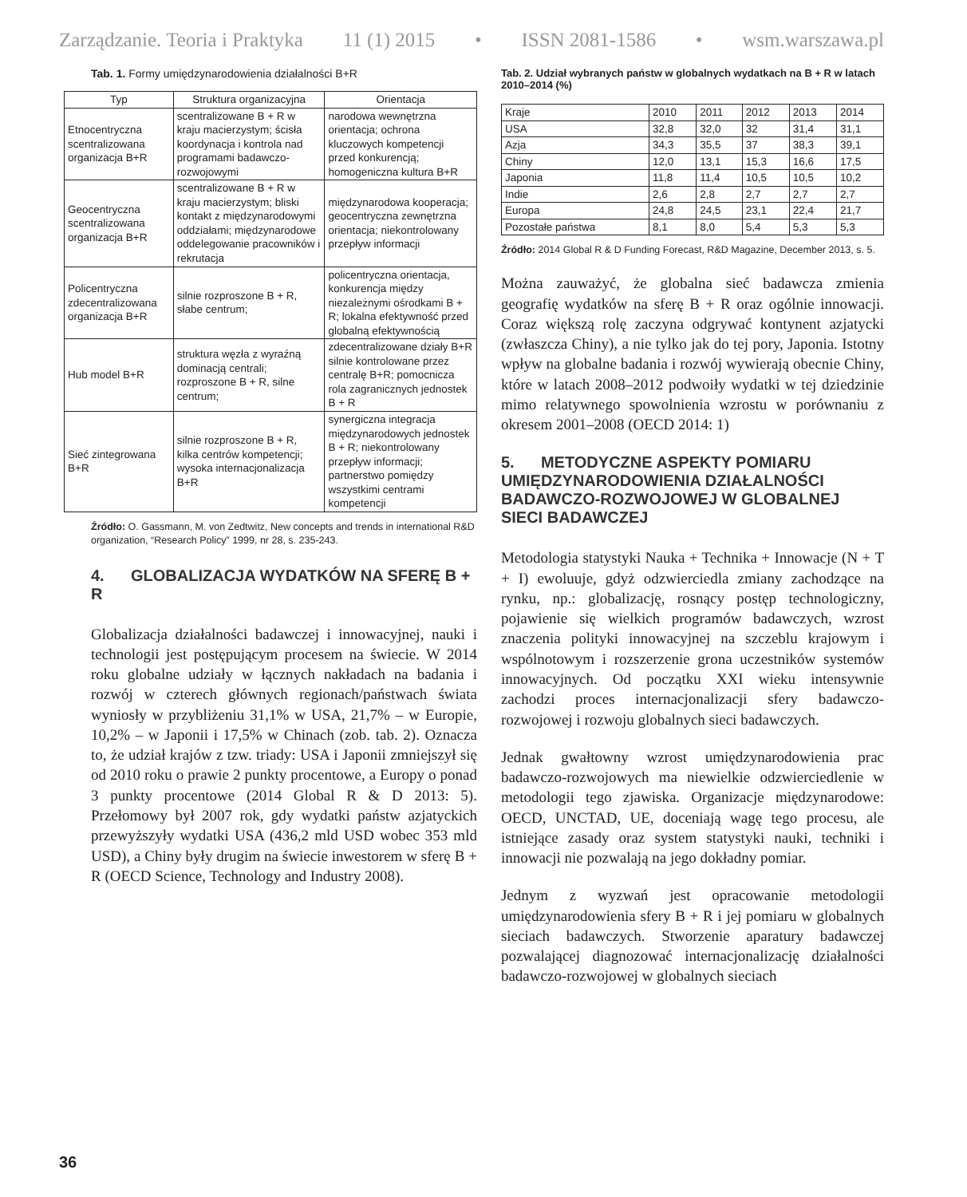Zarządzanie. Teoria i Praktyka 11 (1) 2015 • ISSN 2081-1586 • wsm.warszawa.pl
Tab. 1. Formy umiędzynarodowienia działalności B+R
| Typ | Struktura organizacyjna | Orientacja |
| --- | --- | --- |
| Etnocentryczna scentralizowana organizacja B+R | scentralizowane B + R w kraju macierzystym; ścisła koordynacja i kontrola nad programami badawczo-rozwojowymi | narodowa wewnętrzna orientacja; ochrona kluczowych kompetencji przed konkurencją; homogeniczna kultura B+R |
| Geocentryczna scentralizowana organizacja B+R | scentralizowane B + R w kraju macierzystym; bliski kontakt z międzynarodowymi oddziałami; międzynarodowe oddelegowanie pracowników i rekrutacja | międzynarodowa kooperacja; geocentryczna zewnętrzna orientacja; niekontrolowany przepływ informacji |
| Policentryczna zdecentralizowana organizacja B+R | silnie rozproszone B + R, słabe centrum; | policentryczna orientacja, konkurencja między niezależnymi ośrodkami B + R; lokalna efektywność przed globalną efektywnością |
| Hub model B+R | struktura węzła z wyraźną dominacją centrali; rozproszone B + R, silne centrum; | zdecentralizowane działy B+R silnie kontrolowane przez centralę B+R; pomocnicza rola zagranicznych jednostek B + R |
| Sieć zintegrowana B+R | silnie rozproszone B + R, kilka centrów kompetencji; wysoka internacjonalizacja B+R | synergiczna integracja międzynarodowych jednostek B + R; niekontrolowany przepływ informacji; partnerstwo pomiędzy wszystkimi centrami kompetencji |
Źródło: O. Gassmann, M. von Zedtwitz, New concepts and trends in international R&D organization, “Research Policy” 1999, nr 28, s. 235-243.
4. GLOBALIZACJA WYDATKÓW NA SFERĘ B + R
Globalizacja działalności badawczej i innowacyjnej, nauki i technologii jest postępującym procesem na świecie. W 2014 roku globalne udziały w łącznych nakładach na badania i rozwój w czterech głównych regionach/państwach świata wyniosły w przybliżeniu 31,1% w USA, 21,7% – w Europie, 10,2% – w Japonii i 17,5% w Chinach (zob. tab. 2). Oznacza to, że udział krajów z tzw. triady: USA i Japonii zmniejszył się od 2010 roku o prawie 2 punkty procentowe, a Europy o ponad 3 punkty procentowe (2014 Global R & D 2013: 5). Przełomowy był 2007 rok, gdy wydatki państw azjatyckich przewyższyły wydatki USA (436,2 mld USD wobec 353 mld USD), a Chiny były drugim na świecie inwestorem w sferę B + R (OECD Science, Technology and Industry 2008).
Tab. 2. Udział wybranych państw w globalnych wydatkach na B + R w latach 2010–2014 (%)
| Kraje | 2010 | 2011 | 2012 | 2013 | 2014 |
| --- | --- | --- | --- | --- | --- |
| USA | 32,8 | 32,0 | 32 | 31,4 | 31,1 |
| Azja | 34,3 | 35,5 | 37 | 38,3 | 39,1 |
| Chiny | 12,0 | 13,1 | 15,3 | 16,6 | 17,5 |
| Japonia | 11,8 | 11,4 | 10,5 | 10,5 | 10,2 |
| Indie | 2,6 | 2,8 | 2,7 | 2,7 | 2,7 |
| Europa | 24,8 | 24,5 | 23,1 | 22,4 | 21,7 |
| Pozostałe państwa | 8,1 | 8,0 | 5,4 | 5,3 | 5,3 |
Źródło: 2014 Global R & D Funding Forecast, R&D Magazine, December 2013, s. 5.
Można zauważyć, że globalna sieć badawcza zmienia geografię wydatków na sferę B + R oraz ogólnie innowacji. Coraz większą rolę zaczyna odgrywać kontynent azjatycki (zwłaszcza Chiny), a nie tylko jak do tej pory, Japonia. Istotny wpływ na globalne badania i rozwój wywierają obecnie Chiny, które w latach 2008–2012 podwoiły wydatki w tej dziedzinie mimo relatywnego spowolnienia wzrostu w porównaniu z okresem 2001–2008 (OECD 2014: 1)
5. METODYCZNE ASPEKTY POMIARU UMIĘDZYNARODOWIENIA DZIAŁALNOŚCI BADAWCZO-ROZWOJOWEJ W GLOBALNEJ SIECI BADAWCZEJ
Metodologia statystyki Nauka + Technika + Innowacje (N + T + I) ewoluuje, gdyż odzwierciedla zmiany zachodzące na rynku, np.: globalizację, rosnący postęp technologiczny, pojawienie się wielkich programów badawczych, wzrost znaczenia polityki innowacyjnej na szczeblu krajowym i wspólnotowym i rozszerzenie grona uczestników systemów innowacyjnych. Od początku XXI wieku intensywnie zachodzi proces internacjonalizacji sfery badawczo-rozwojowej i rozwoju globalnych sieci badawczych.
Jednak gwałtowny wzrost umiędzynarodowienia prac badawczo-rozwojowych ma niewielkie odzwierciedlenie w metodologii tego zjawiska. Organizacje międzynarodowe: OECD, UNCTAD, UE, doceniają wagę tego procesu, ale istniejące zasady oraz system statystyki nauki, techniki i innowacji nie pozwalają na jego dokładny pomiar.
Jednym z wyzwań jest opracowanie metodologii umiędzynarodowienia sfery B + R i jej pomiaru w globalnych sieciach badawczych. Stworzenie aparatury badawczej pozwalającej diagnozować internacjonalizację działalności badawczo-rozwojowej w globalnych sieciach
36